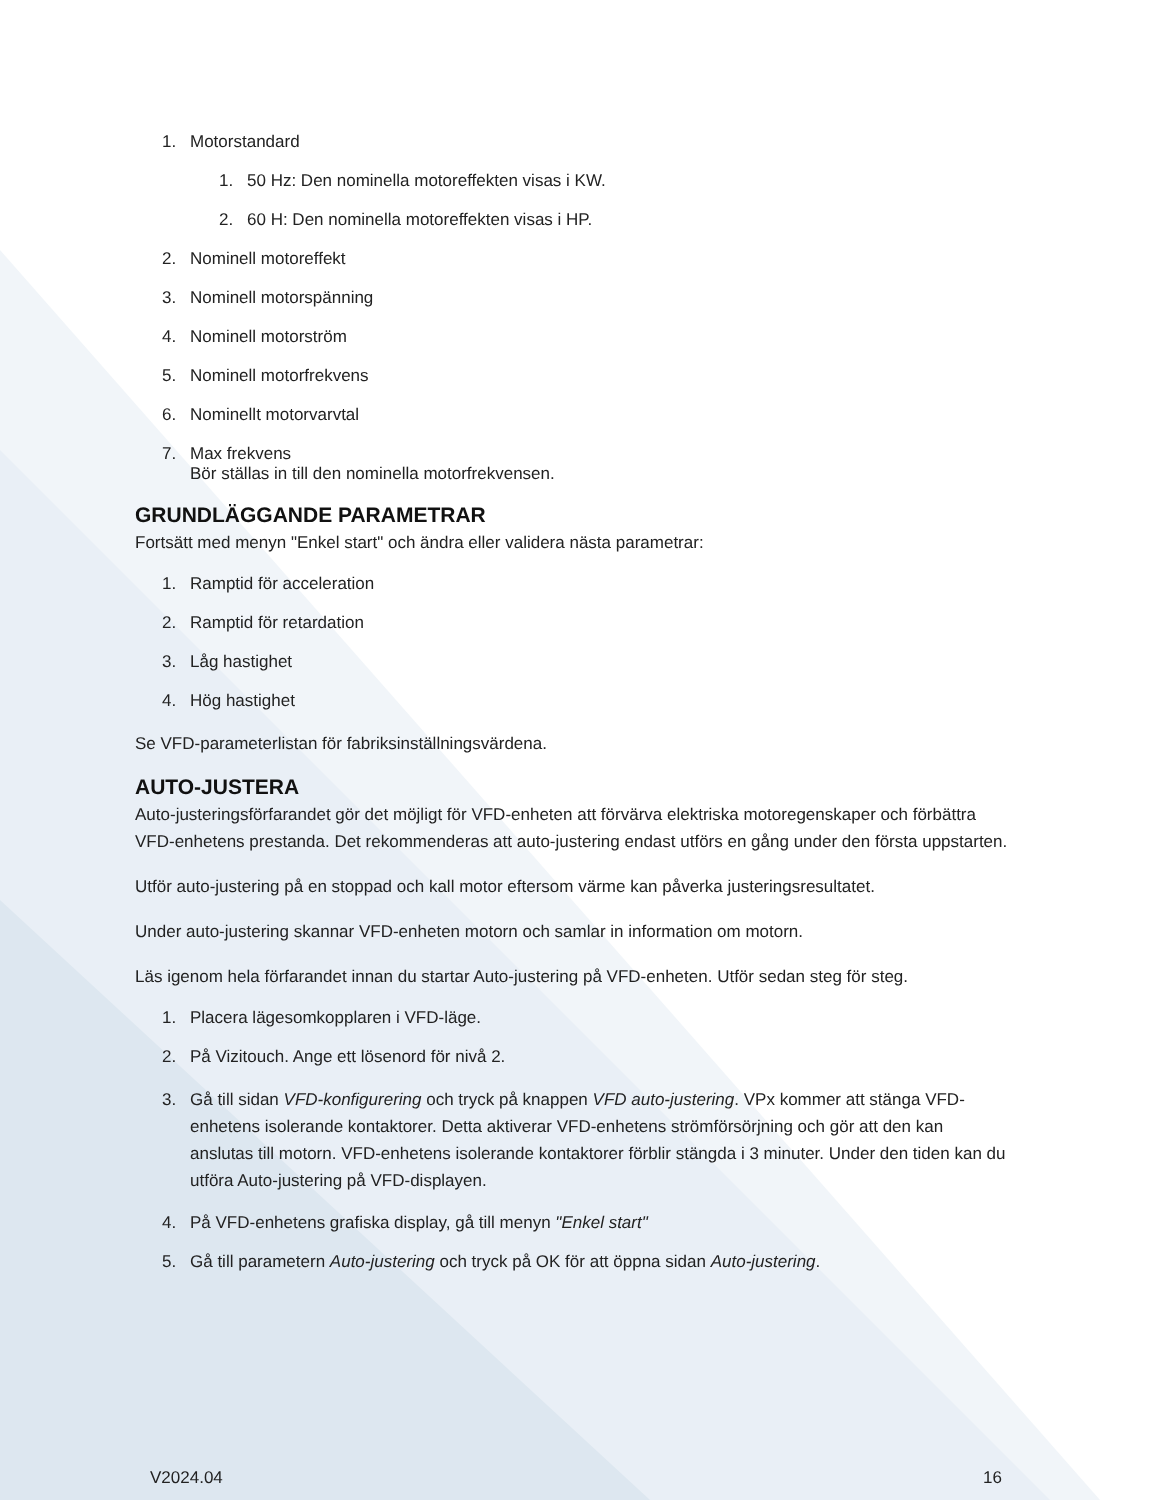1. Motorstandard
1. 50 Hz: Den nominella motoreffekten visas i KW.
2. 60 H: Den nominella motoreffekten visas i HP.
2. Nominell motoreffekt
3. Nominell motorspänning
4. Nominell motorström
5. Nominell motorfrekvens
6. Nominellt motorvarvtal
7. Max frekvens
Bör ställas in till den nominella motorfrekvensen.
GRUNDLÄGGANDE PARAMETRAR
Fortsätt med menyn "Enkel start" och ändra eller validera nästa parametrar:
1. Ramptid för acceleration
2. Ramptid för retardation
3. Låg hastighet
4. Hög hastighet
Se VFD-parameterlistan för fabriksinställningsvärdena.
AUTO-JUSTERA
Auto-justeringsförfarandet gör det möjligt för VFD-enheten att förvärva elektriska motoregenskaper och förbättra VFD-enhetens prestanda. Det rekommenderas att auto-justering endast utförs en gång under den första uppstarten.
Utför auto-justering på en stoppad och kall motor eftersom värme kan påverka justeringsresultatet.
Under auto-justering skannar VFD-enheten motorn och samlar in information om motorn.
Läs igenom hela förfarandet innan du startar Auto-justering på VFD-enheten. Utför sedan steg för steg.
1. Placera lägesomkopplaren i VFD-läge.
2. På Vizitouch. Ange ett lösenord för nivå 2.
3. Gå till sidan VFD-konfigurering och tryck på knappen VFD auto-justering. VPx kommer att stänga VFD-enhetens isolerande kontaktorer. Detta aktiverar VFD-enhetens strömförsörjning och gör att den kan anslutas till motorn. VFD-enhetens isolerande kontaktorer förblir stängda i 3 minuter. Under den tiden kan du utföra Auto-justering på VFD-displayen.
4. På VFD-enhetens grafiska display, gå till menyn "Enkel start"
5. Gå till parametern Auto-justering och tryck på OK för att öppna sidan Auto-justering.
V2024.04 16